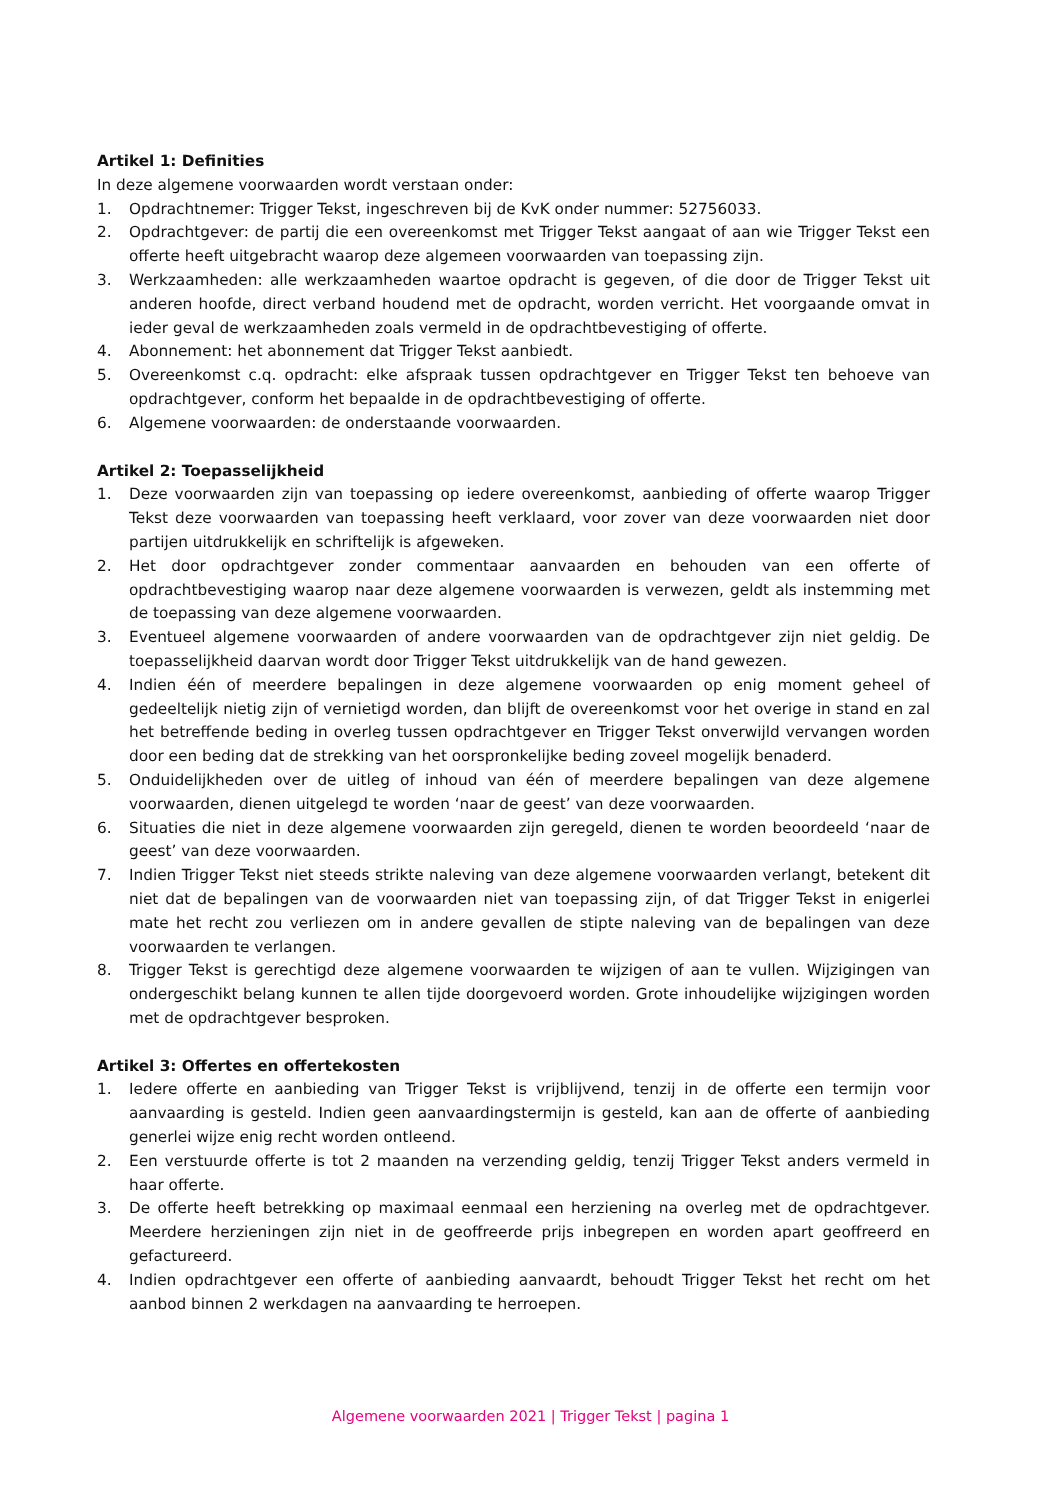Artikel 1: Definities
In deze algemene voorwaarden wordt verstaan onder:
1. Opdrachtnemer: Trigger Tekst, ingeschreven bij de KvK onder nummer: 52756033.
2. Opdrachtgever: de partij die een overeenkomst met Trigger Tekst aangaat of aan wie Trigger Tekst een offerte heeft uitgebracht waarop deze algemeen voorwaarden van toepassing zijn.
3. Werkzaamheden: alle werkzaamheden waartoe opdracht is gegeven, of die door de Trigger Tekst uit anderen hoofde, direct verband houdend met de opdracht, worden verricht. Het voorgaande omvat in ieder geval de werkzaamheden zoals vermeld in de opdrachtbevestiging of offerte.
4. Abonnement: het abonnement dat Trigger Tekst aanbiedt.
5. Overeenkomst c.q. opdracht: elke afspraak tussen opdrachtgever en Trigger Tekst ten behoeve van opdrachtgever, conform het bepaalde in de opdrachtbevestiging of offerte.
6. Algemene voorwaarden: de onderstaande voorwaarden.
Artikel 2: Toepasselijkheid
1. Deze voorwaarden zijn van toepassing op iedere overeenkomst, aanbieding of offerte waarop Trigger Tekst deze voorwaarden van toepassing heeft verklaard, voor zover van deze voorwaarden niet door partijen uitdrukkelijk en schriftelijk is afgeweken.
2. Het door opdrachtgever zonder commentaar aanvaarden en behouden van een offerte of opdrachtbevestiging waarop naar deze algemene voorwaarden is verwezen, geldt als instemming met de toepassing van deze algemene voorwaarden.
3. Eventueel algemene voorwaarden of andere voorwaarden van de opdrachtgever zijn niet geldig. De toepasselijkheid daarvan wordt door Trigger Tekst uitdrukkelijk van de hand gewezen.
4. Indien één of meerdere bepalingen in deze algemene voorwaarden op enig moment geheel of gedeeltelijk nietig zijn of vernietigd worden, dan blijft de overeenkomst voor het overige in stand en zal het betreffende beding in overleg tussen opdrachtgever en Trigger Tekst onverwijld vervangen worden door een beding dat de strekking van het oorspronkelijke beding zoveel mogelijk benaderd.
5. Onduidelijkheden over de uitleg of inhoud van één of meerdere bepalingen van deze algemene voorwaarden, dienen uitgelegd te worden ‘naar de geest’ van deze voorwaarden.
6. Situaties die niet in deze algemene voorwaarden zijn geregeld, dienen te worden beoordeeld ‘naar de geest’ van deze voorwaarden.
7. Indien Trigger Tekst niet steeds strikte naleving van deze algemene voorwaarden verlangt, betekent dit niet dat de bepalingen van de voorwaarden niet van toepassing zijn, of dat Trigger Tekst in enigerlei mate het recht zou verliezen om in andere gevallen de stipte naleving van de bepalingen van deze voorwaarden te verlangen.
8. Trigger Tekst is gerechtigd deze algemene voorwaarden te wijzigen of aan te vullen. Wijzigingen van ondergeschikt belang kunnen te allen tijde doorgevoerd worden. Grote inhoudelijke wijzigingen worden met de opdrachtgever besproken.
Artikel 3: Offertes en offertekosten
1. Iedere offerte en aanbieding van Trigger Tekst is vrijblijvend, tenzij in de offerte een termijn voor aanvaarding is gesteld. Indien geen aanvaardingstermijn is gesteld, kan aan de offerte of aanbieding generlei wijze enig recht worden ontleend.
2. Een verstuurde offerte is tot 2 maanden na verzending geldig, tenzij Trigger Tekst anders vermeld in haar offerte.
3. De offerte heeft betrekking op maximaal eenmaal een herziening na overleg met de opdrachtgever. Meerdere herzieningen zijn niet in de geoffreerde prijs inbegrepen en worden apart geoffreerd en gefactureerd.
4. Indien opdrachtgever een offerte of aanbieding aanvaardt, behoudt Trigger Tekst het recht om het aanbod binnen 2 werkdagen na aanvaarding te herroepen.
Algemene voorwaarden 2021 | Trigger Tekst | pagina 1